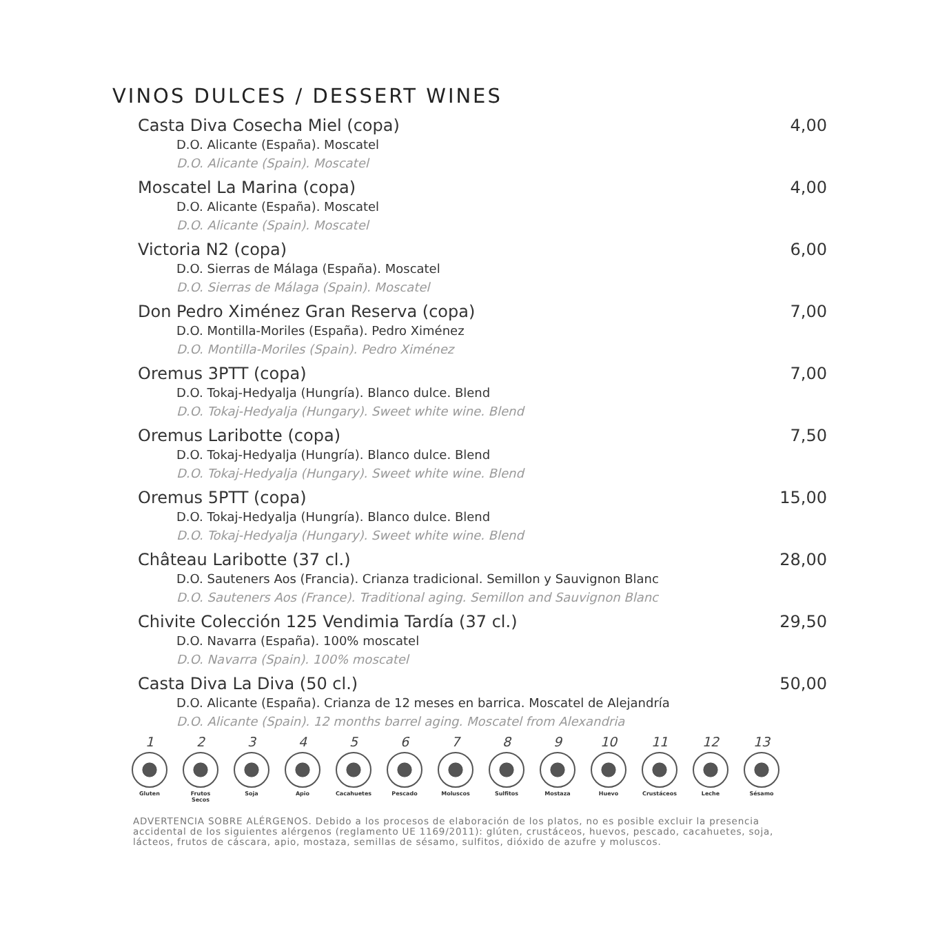VINOS DULCES / DESSERT WINES
Casta Diva Cosecha Miel (copa) 4,00
D.O. Alicante (España). Moscatel
D.O. Alicante (Spain). Moscatel
Moscatel La Marina (copa) 4,00
D.O. Alicante (España). Moscatel
D.O. Alicante (Spain). Moscatel
Victoria N2 (copa) 6,00
D.O. Sierras de Málaga (España). Moscatel
D.O. Sierras de Málaga (Spain). Moscatel
Don Pedro Ximénez Gran Reserva (copa) 7,00
D.O. Montilla-Moriles (España). Pedro Ximénez
D.O. Montilla-Moriles (Spain). Pedro Ximénez
Oremus 3PTT (copa) 7,00
D.O. Tokaj-Hedyalja (Hungría). Blanco dulce. Blend
D.O. Tokaj-Hedyalja (Hungary). Sweet white wine. Blend
Oremus Laribotte (copa) 7,50
D.O. Tokaj-Hedyalja (Hungría). Blanco dulce. Blend
D.O. Tokaj-Hedyalja (Hungary). Sweet white wine. Blend
Oremus 5PTT (copa) 15,00
D.O. Tokaj-Hedyalja (Hungría). Blanco dulce. Blend
D.O. Tokaj-Hedyalja (Hungary). Sweet white wine. Blend
Château Laribotte (37 cl.) 28,00
D.O. Sauteners Aos (Francia). Crianza tradicional. Semillon y Sauvignon Blanc
D.O. Sauteners Aos (France). Traditional aging. Semillon and Sauvignon Blanc
Chivite Colección 125 Vendimia Tardía (37 cl.) 29,50
D.O. Navarra (España). 100% moscatel
D.O. Navarra (Spain). 100% moscatel
Casta Diva La Diva (50 cl.) 50,00
D.O. Alicante (España). Crianza de 12 meses en barrica. Moscatel de Alejandría
D.O. Alicante (Spain). 12 months barrel aging. Moscatel from Alexandria
1
Gluten
2
Frutos Secos
3
Soja
4
Apio
5
Cacahuetes
6
Pescado
7
Moluscos
8
Sulfitos
9
Mostaza
10
Huevo
11
Crustáceos
12
Leche
13
Sésamo
ADVERTENCIA SOBRE ALÉRGENOS. Debido a los procesos de elaboración de los platos, no es posible excluir la presencia accidental de los siguientes alérgenos (reglamento UE 1169/2011): glúten, crustáceos, huevos, pescado, cacahuetes, soja, lácteos, frutos de cáscara, apio, mostaza, semillas de sésamo, sulfitos, dióxido de azufre y moluscos.